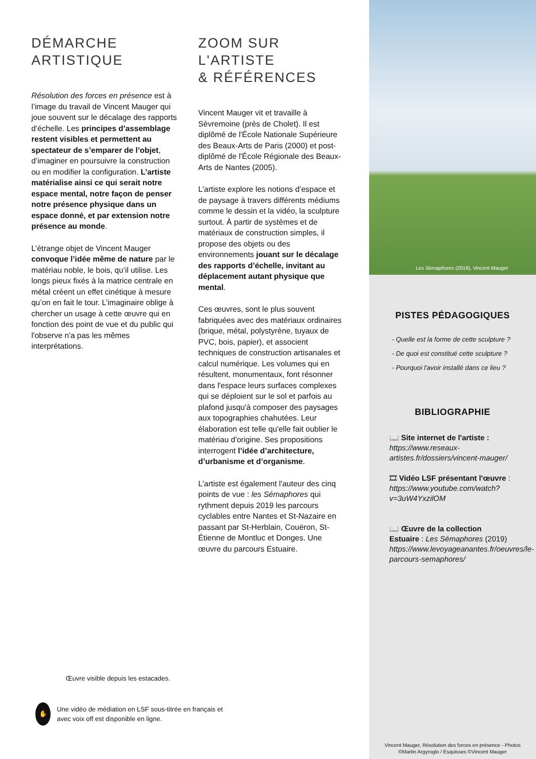DÉMARCHE
ARTISTIQUE
Résolution des forces en présence est à l’image du travail de Vincent Mauger qui joue souvent sur le décalage des rapports d’échelle. Les principes d’assemblage restent visibles et permettent au spectateur de s’emparer de l’objet, d’imaginer en poursuivre la construction ou en modifier la configuration. L’artiste matérialise ainsi ce qui serait notre espace mental, notre façon de penser notre présence physique dans un espace donné, et par extension notre présence au monde.
L’étrange objet de Vincent Mauger convoque l’idée même de nature par le matériau noble, le bois, qu’il utilise. Les longs pieux fixés à la matrice centrale en métal créent un effet cinétique à mesure qu’on en fait le tour. L’imaginaire oblige à chercher un usage à cette œuvre qui en fonction des point de vue et du public qui l'observe n'a pas les mêmes interprétations.
ZOOM SUR
L'ARTISTE
& RÉFÉRENCES
Vincent Mauger vit et travaille à Sèvremoine (près de Cholet). Il est diplômé de l'École Nationale Supérieure des Beaux-Arts de Paris (2000) et post-diplômé de l'École Régionale des Beaux-Arts de Nantes (2005).
L'artiste explore les notions d’espace et de paysage à travers différents médiums comme le dessin et la vidéo, la sculpture surtout. À partir de systèmes et de matériaux de construction simples, il propose des objets ou des environnements jouant sur le décalage des rapports d’échelle, invitant au déplacement autant physique que mental.
Ces œuvres, sont le plus souvent fabriquées avec des matériaux ordinaires (brique, métal, polystyrène, tuyaux de PVC, bois, papier), et associent techniques de construction artisanales et calcul numérique. Les volumes qui en résultent, monumentaux, font résonner dans l'espace leurs surfaces complexes qui se déploient sur le sol et parfois au plafond jusqu'à composer des paysages aux topographies chahutées. Leur élaboration est telle qu'elle fait oublier le matériau d'origine. Ses propositions interrogent l’idée d’architecture, d’urbanisme et d’organisme.
L'artiste est également l'auteur des cinq points de vue : les Sémaphores qui rythment depuis 2019 les parcours cyclables entre Nantes et St-Nazaire en passant par St-Herblain, Couëron, St-Étienne de Montluc et Donges. Une œuvre du parcours Estuaire.
Œuvre visible depuis les estacades.
✋ Une vidéo de médiation en LSF sous-titrée en français et avec voix off est disponible en ligne.
Les Sémaphores (2019), Vincent Mauger
PISTES PÉDAGOGIQUES
- Quelle est la forme de cette sculpture ?
- De quoi est constitué cette sculpture ?
- Pourquoi l'avoir installé dans ce lieu ?
BIBLIOGRAPHIE
📖 Site internet de l'artiste :
https://www.reseaux-artistes.fr/dossiers/vincent-mauger/
🎞 Vidéo LSF présentant l'œuvre :
https://www.youtube.com/watch?v=3uW4YxzilOM
📖 Œuvre de la collection Estuaire : Les Sémaphores (2019)
https://www.levoyageanantes.fr/oeuvres/le-parcours-semaphores/
Vincent Mauger, Résolution des forces en présence - Photos
©Martin Argyroglo / Esquisses ©Vincent Mauger